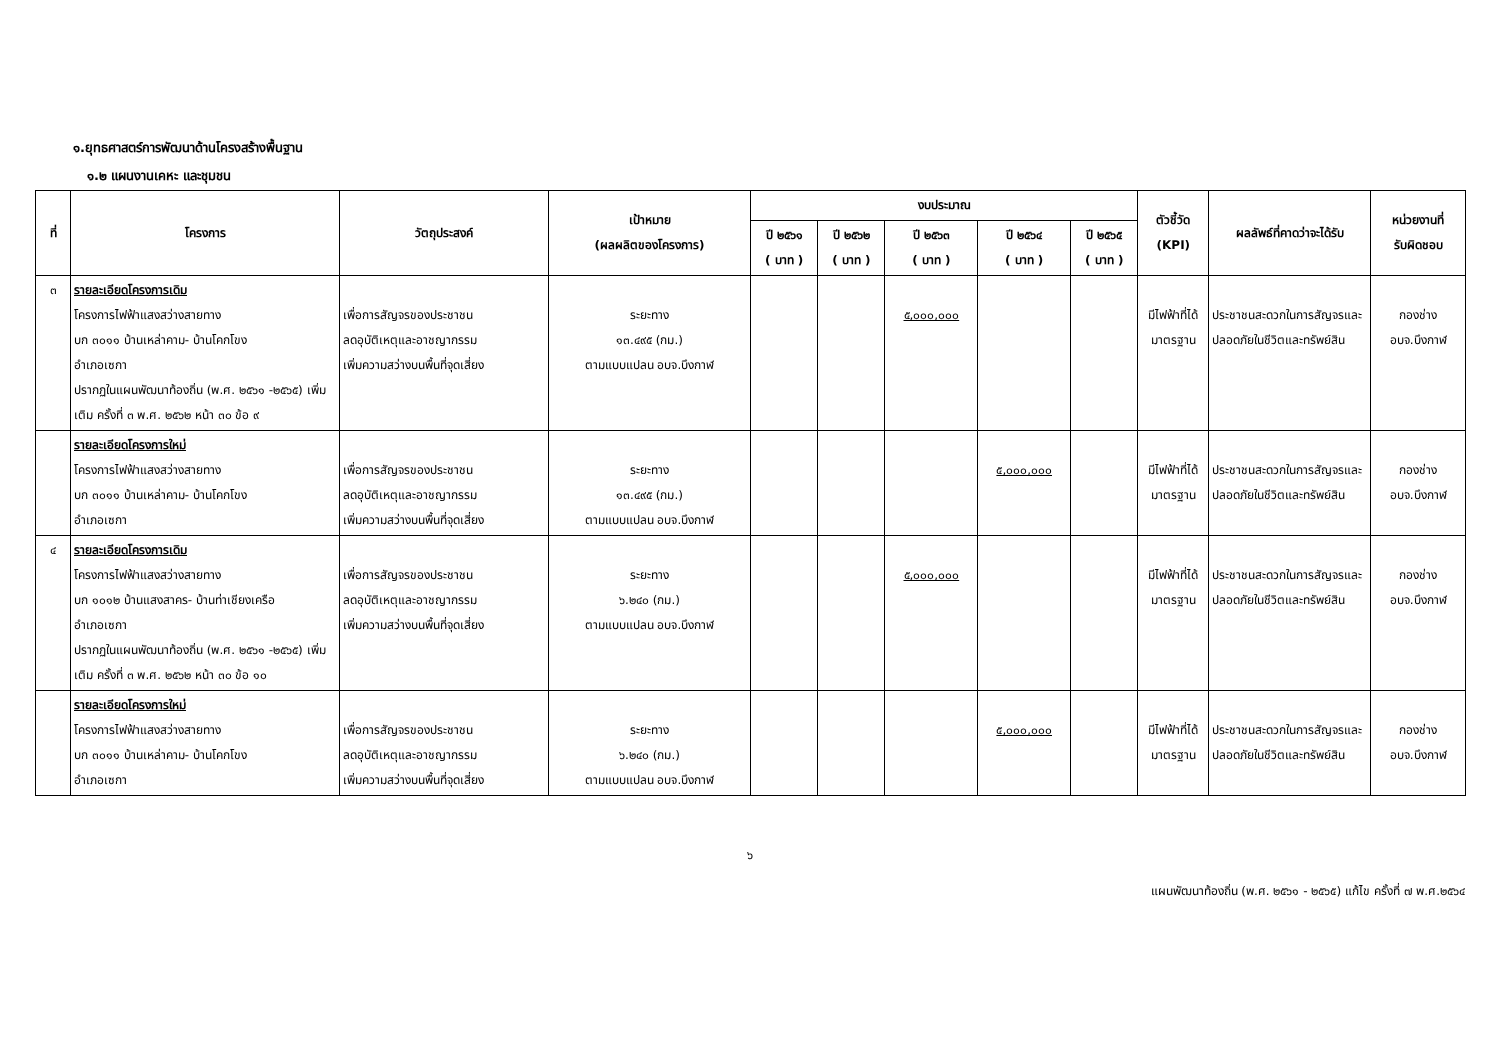๑.ยุทธศาสตร์การพัฒนาด้านโครงสร้างพื้นฐาน
๑.๒ แผนงานเคหะ และชุมชน
| ที่ | โครงการ | วัตถุประสงค์ | เป้าหมาย (ผลผลิตของโครงการ) | งบประมาณ | | | | | ตัวชี้วัด (KPI) | ผลลัพธ์ที่คาดว่าจะได้รับ | หน่วยงานที่ รับผิดชอบ |
| --- | --- | --- | --- | --- | --- | --- | --- | --- | --- | --- | --- |
| | | | | ปี ๒๕๖๑ ( บาท ) | ปี ๒๕๖๒ ( บาท ) | ปี ๒๕๖๓ ( บาท ) | ปี ๒๕๖๔ ( บาท ) | ปี ๒๕๖๕ ( บาท ) | | | |
| ๓ | รายละเอียดโครงการเดิม โครงการไฟฟ้าแสงสว่างสายทาง บก ๓๐๑๑ บ้านเหล่าคาม- บ้านโคกโขง อำเภอเซกา ปรากฏในแผนพัฒนาท้องถิ่น (พ.ศ. ๒๕๖๑ -๒๕๖๕) เพิ่มเติม ครั้งที่ ๓ พ.ศ. ๒๕๖๒ หน้า ๓๐ ข้อ ๙ | เพื่อการสัญจรของประชาชน ลดอุบัติเหตุและอาชญากรรม เพิ่มความสว่างบนพื้นที่จุดเสี่ยง | ระยะทาง ๑๓.๔๙๕ (กม.) ตามแบบแปลน อบจ.บึงกาฬ | | | ๕,๐๐๐,๐๐๐ | | | มีไฟฟ้าที่ได้มาตรฐาน | ประชาชนสะดวกในการสัญจรและปลอดภัยในชีวิตและทรัพย์สิน | กองช่าง อบจ.บึงกาฬ |
| | รายละเอียดโครงการใหม่ โครงการไฟฟ้าแสงสว่างสายทาง บก ๓๐๑๑ บ้านเหล่าคาม- บ้านโคกโขง อำเภอเซกา | เพื่อการสัญจรของประชาชน ลดอุบัติเหตุและอาชญากรรม เพิ่มความสว่างบนพื้นที่จุดเสี่ยง | ระยะทาง ๑๓.๔๙๕ (กม.) ตามแบบแปลน อบจ.บึงกาฬ | | | | ๕,๐๐๐,๐๐๐ | | มีไฟฟ้าที่ได้มาตรฐาน | ประชาชนสะดวกในการสัญจรและปลอดภัยในชีวิตและทรัพย์สิน | กองช่าง อบจ.บึงกาฬ |
| ๔ | รายละเอียดโครงการเดิม โครงการไฟฟ้าแสงสว่างสายทาง บก ๑๐๑๒ บ้านแสงสาคร- บ้านท่าเชียงเครือ อำเภอเซกา ปรากฏในแผนพัฒนาท้องถิ่น (พ.ศ. ๒๕๖๑ -๒๕๖๕) เพิ่มเติม ครั้งที่ ๓ พ.ศ. ๒๕๖๒ หน้า ๓๐ ข้อ ๑๐ | เพื่อการสัญจรของประชาชน ลดอุบัติเหตุและอาชญากรรม เพิ่มความสว่างบนพื้นที่จุดเสี่ยง | ระยะทาง ๖.๒๔๐ (กม.) ตามแบบแปลน อบจ.บึงกาฬ | | | ๕,๐๐๐,๐๐๐ | | | มีไฟฟ้าที่ได้มาตรฐาน | ประชาชนสะดวกในการสัญจรและปลอดภัยในชีวิตและทรัพย์สิน | กองช่าง อบจ.บึงกาฬ |
| | รายละเอียดโครงการใหม่ โครงการไฟฟ้าแสงสว่างสายทาง บก ๓๐๑๑ บ้านเหล่าคาม- บ้านโคกโขง อำเภอเซกา | เพื่อการสัญจรของประชาชน ลดอุบัติเหตุและอาชญากรรม เพิ่มความสว่างบนพื้นที่จุดเสี่ยง | ระยะทาง ๖.๒๔๐ (กม.) ตามแบบแปลน อบจ.บึงกาฬ | | | | ๕,๐๐๐,๐๐๐ | | มีไฟฟ้าที่ได้มาตรฐาน | ประชาชนสะดวกในการสัญจรและปลอดภัยในชีวิตและทรัพย์สิน | กองช่าง อบจ.บึงกาฬ |
๖
แผนพัฒนาท้องถิ่น (พ.ศ. ๒๕๖๑ - ๒๕๖๕) แก้ไข ครั้งที่ ๗ พ.ศ.๒๕๖๔